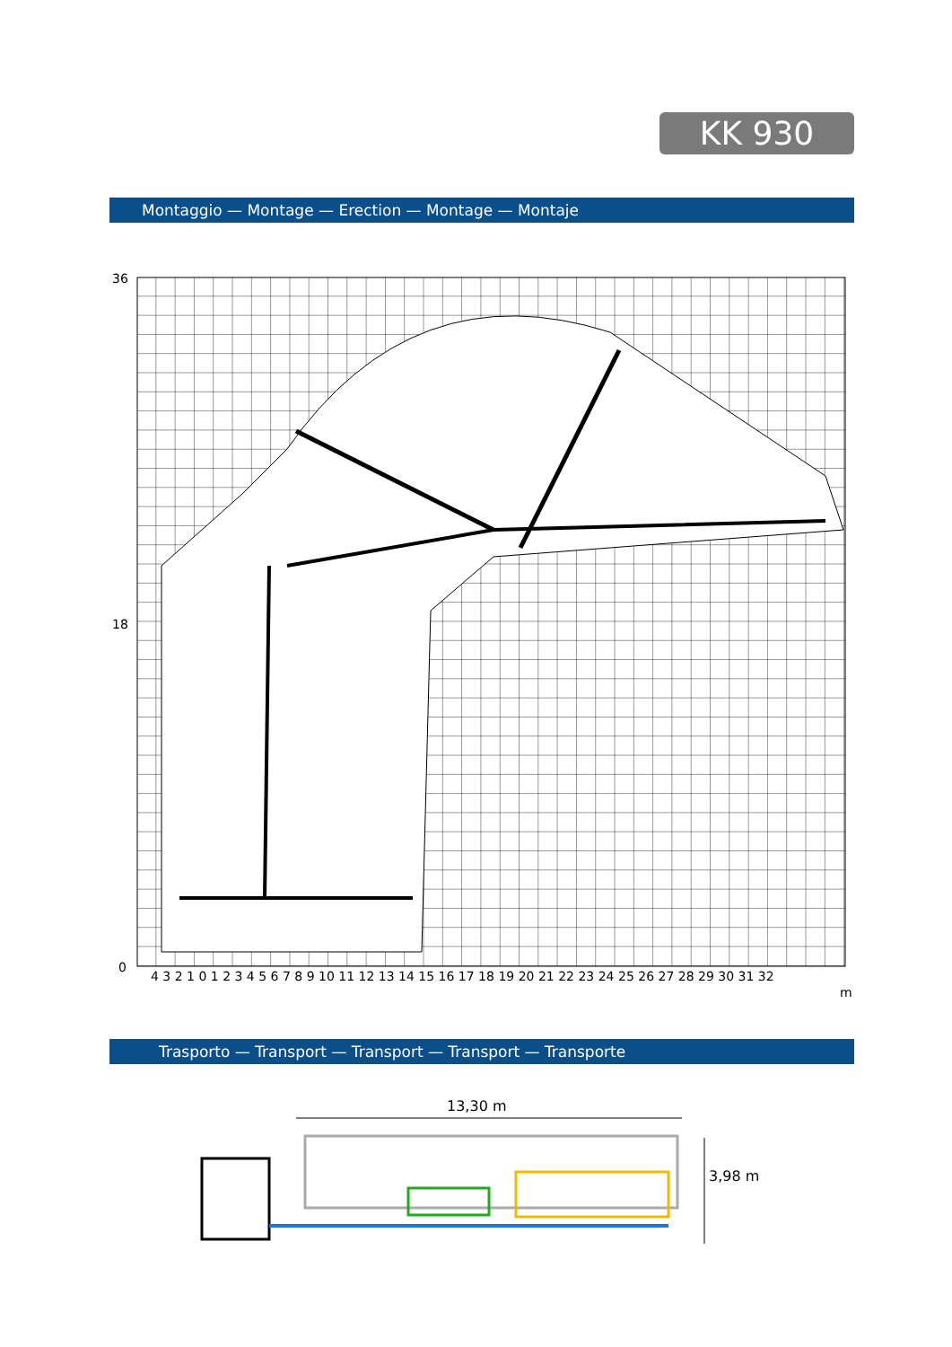KK 930
Montaggio — Montage — Erection — Montage — Montaje
36
18
0
4 3 2 1 0 1 2 3 4 5 6 7 8 9 10 11 12 13 14 15 16 17 18 19 20 21 22 23 24 25 26 27 28 29 30 31 32
m
Trasporto — Transport — Transport — Transport — Transporte
13,30 m
3,98 m